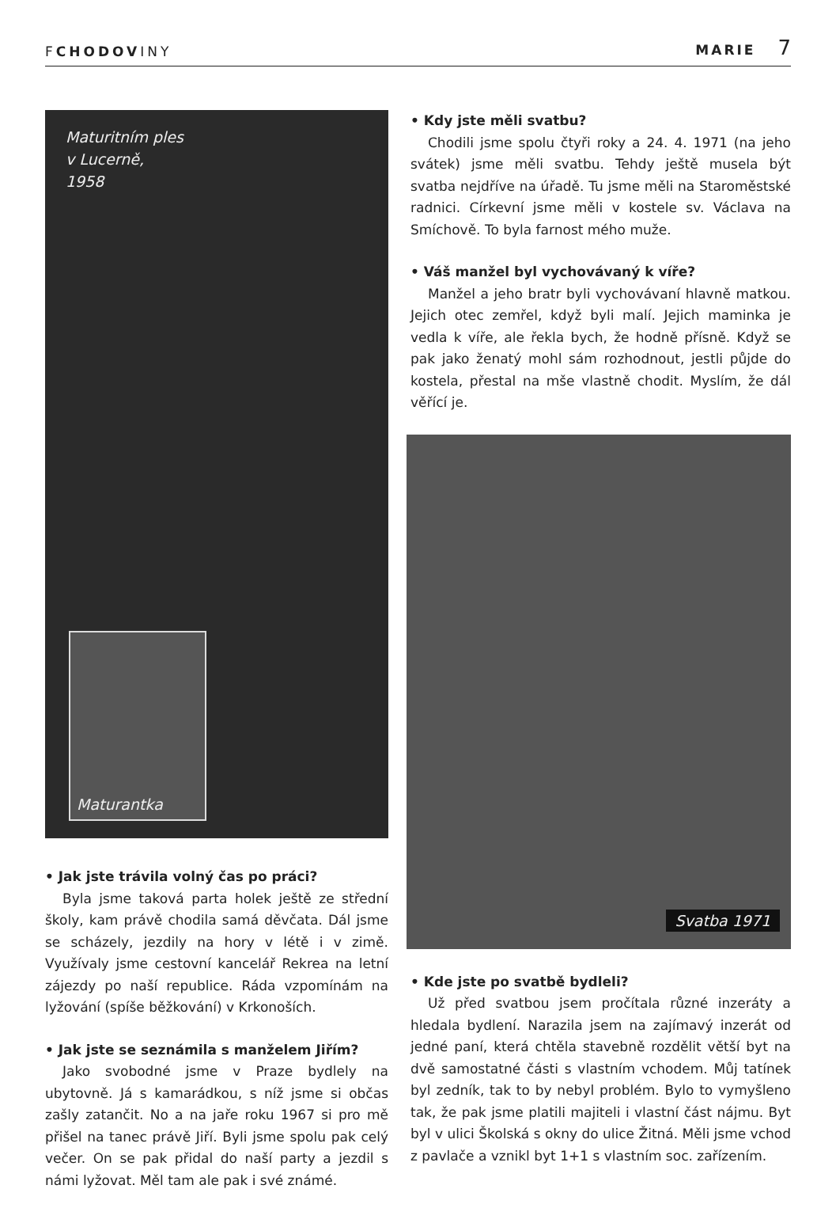FCHODOVINY
MARIE 7
Maturitním ples
v Lucerně,
1958
Maturantka
• Jak jste trávila volný čas po práci?
Byla jsme taková parta holek ještě ze střední školy, kam právě chodila samá děvčata. Dál jsme se scházely, jezdily na hory v létě i v zimě. Využívaly jsme cestovní kancelář Rekrea na letní zájezdy po naší republice. Ráda vzpomínám na lyžování (spíše běžkování) v Krkonoších.
• Jak jste se seznámila s manželem Jiřím?
Jako svobodné jsme v Praze bydlely na ubytovně. Já s kamarádkou, s níž jsme si občas zašly zatančit. No a na jaře roku 1967 si pro mě přišel na tanec právě Jiří. Byli jsme spolu pak celý večer. On se pak přidal do naší party a jezdil s námi lyžovat. Měl tam ale pak i své známé.
• Kdy jste měli svatbu?
Chodili jsme spolu čtyři roky a 24. 4. 1971 (na jeho svátek) jsme měli svatbu. Tehdy ještě musela být svatba nejdříve na úřadě. Tu jsme měli na Staroměstské radnici. Církevní jsme měli v kostele sv. Václava na Smíchově. To byla farnost mého muže.
• Váš manžel byl vychovávaný k víře?
Manžel a jeho bratr byli vychovávaní hlavně matkou. Jejich otec zemřel, když byli malí. Jejich maminka je vedla k víře, ale řekla bych, že hodně přísně. Když se pak jako ženatý mohl sám rozhodnout, jestli půjde do kostela, přestal na mše vlastně chodit. Myslím, že dál věřící je.
Svatba 1971
• Kde jste po svatbě bydleli?
Už před svatbou jsem pročítala různé inzeráty a hledala bydlení. Narazila jsem na zajímavý inzerát od jedné paní, která chtěla stavebně rozdělit větší byt na dvě samostatné části s vlastním vchodem. Můj tatínek byl zedník, tak to by nebyl problém. Bylo to vymyšleno tak, že pak jsme platili majiteli i vlastní část nájmu. Byt byl v ulici Školská s okny do ulice Žitná. Měli jsme vchod z pavlače a vznikl byt 1+1 s vlastním soc. zařízením.